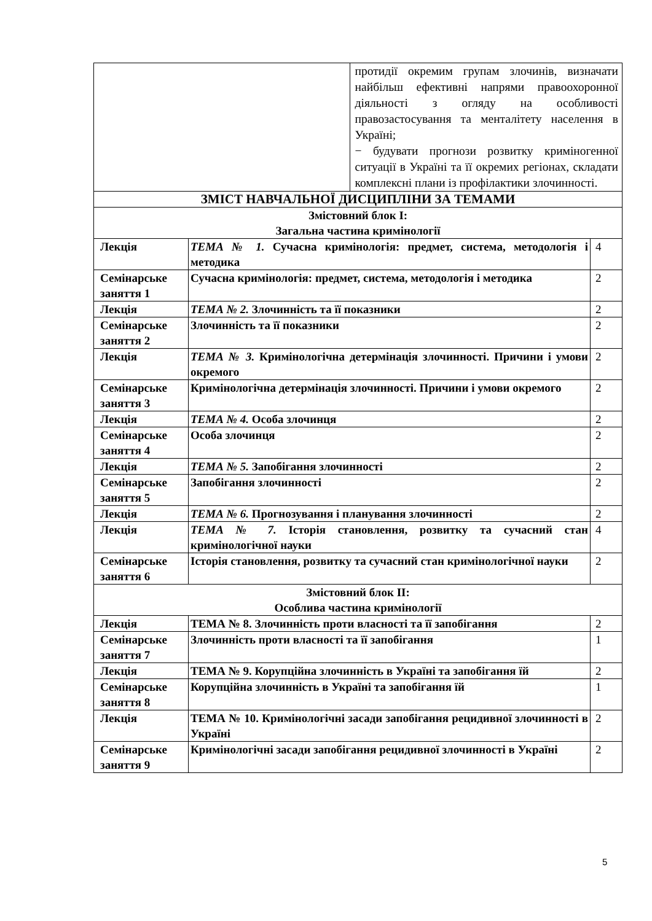| | | протидії окремим групам злочинів, визначати найбільш ефективні напрями правоохоронної діяльності з огляду на особливості правозастосування та менталітету населення в Україні; − будувати прогнози розвитку криміногенної ситуації в Україні та її окремих регіонах, складати комплексні плани із профілактики злочинності. | |
| ЗМІСТ НАВЧАЛЬНОЇ ДИСЦИПЛІНИ ЗА ТЕМАМИ | | | |
| Змістовний блок І: Загальна частина кримінології | | | |
| Лекція | ТЕМА № 1. Сучасна кримінологія: предмет, система, методологія і методика | | 4 |
| Семінарське заняття 1 | Сучасна кримінологія: предмет, система, методологія і методика | | 2 |
| Лекція | ТЕМА № 2. Злочинність та її показники | | 2 |
| Семінарське заняття 2 | Злочинність та її показники | | 2 |
| Лекція | ТЕМА № 3. Кримінологічна детермінація злочинності. Причини і умови окремого | | 2 |
| Семінарське заняття 3 | Кримінологічна детермінація злочинності. Причини і умови окремого | | 2 |
| Лекція | ТЕМА № 4. Особа злочинця | | 2 |
| Семінарське заняття 4 | Особа злочинця | | 2 |
| Лекція | ТЕМА № 5. Запобігання злочинності | | 2 |
| Семінарське заняття 5 | Запобігання злочинності | | 2 |
| Лекція | ТЕМА № 6. Прогнозування і планування злочинності | | 2 |
| Лекція | ТЕМА № 7. Історія становлення, розвитку та сучасний стан кримінологічної науки | | 4 |
| Семінарське заняття 6 | Історія становлення, розвитку та сучасний стан кримінологічної науки | | 2 |
| Змістовний блок ІІ: Особлива частина кримінології | | | |
| Лекція | ТЕМА № 8. Злочинність проти власності та її запобігання | | 2 |
| Семінарське заняття 7 | Злочинність проти власності та її запобігання | | 1 |
| Лекція | ТЕМА № 9. Корупційна злочинність в Україні та запобігання їй | | 2 |
| Семінарське заняття 8 | Корупційна злочинність в Україні та запобігання їй | | 1 |
| Лекція | ТЕМА № 10. Кримінологічні засади запобігання рецидивної злочинності в Україні | | 2 |
| Семінарське заняття 9 | Кримінологічні засади запобігання рецидивної злочинності в Україні | | 2 |
5